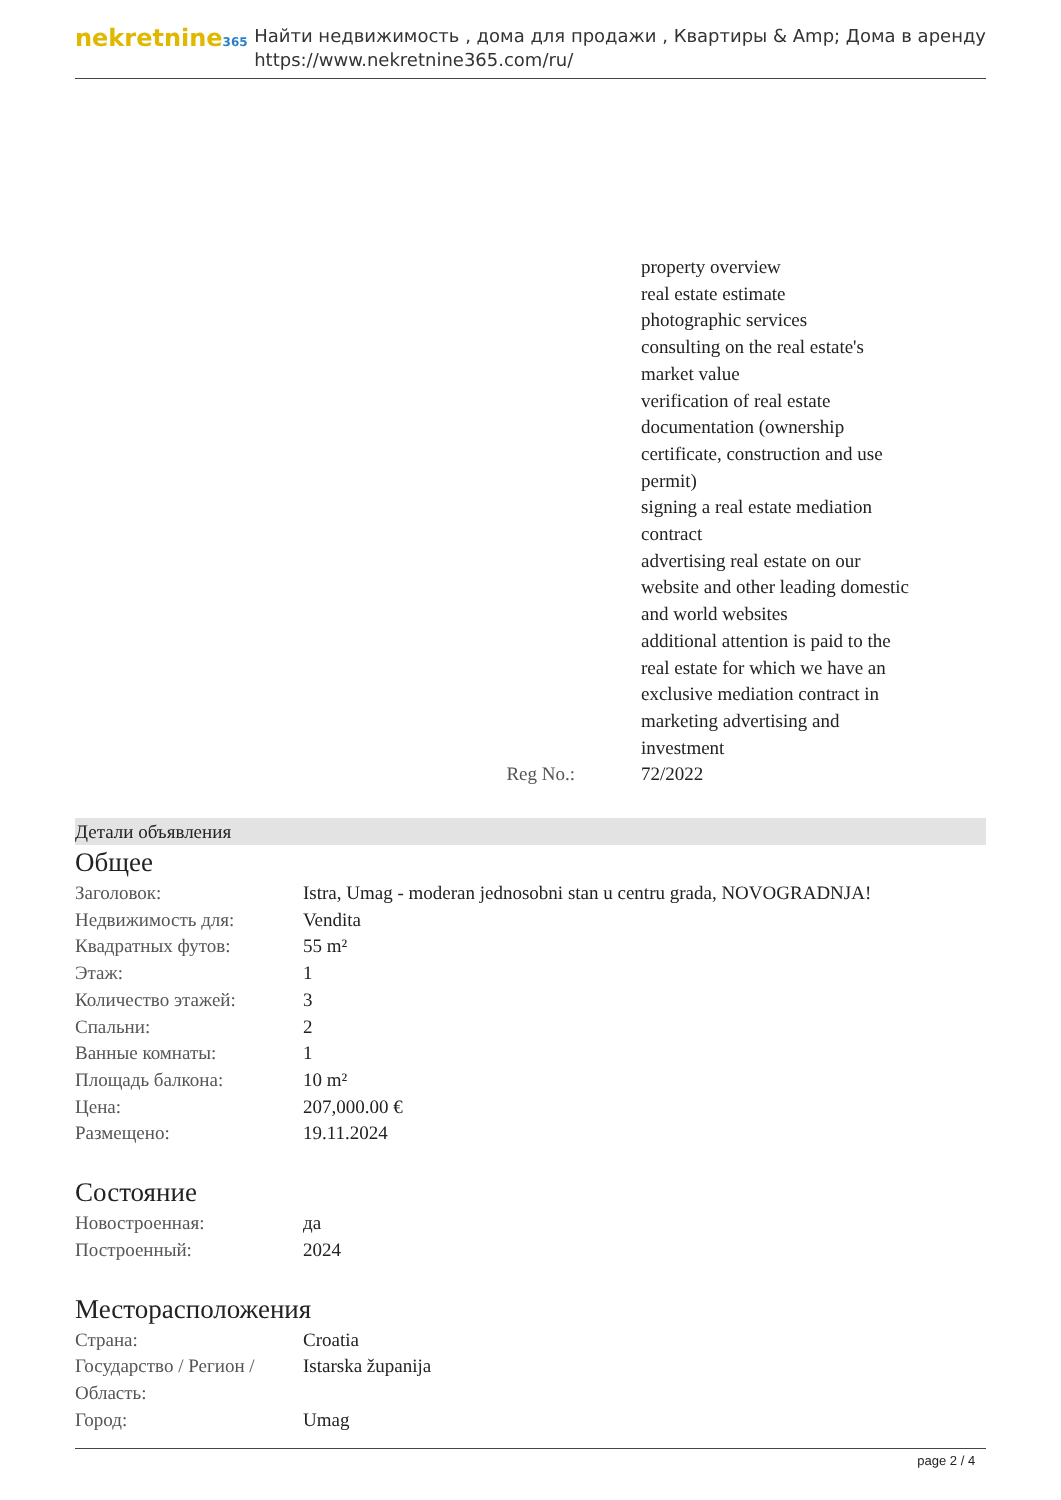nekretnine365
Найти недвижимость , дома для продажи , Квартиры & Amp; Дома в аренду
https://www.nekretnine365.com/ru/
| | property overview real estate estimate photographic services consulting on the real estate's market value verification of real estate documentation (ownership certificate, construction and use permit) signing a real estate mediation contract advertising real estate on our website and other leading domestic and world websites additional attention is paid to the real estate for which we have an exclusive mediation contract in marketing advertising and investment |
| Reg No.: | 72/2022 |
Детали объявления
Общее
| Заголовок: | Istra, Umag - moderan jednosobni stan u centru grada, NOVOGRADNJA! |
| Недвижимость для: | Vendita |
| Квадратных футов: | 55 m² |
| Этаж: | 1 |
| Количество этажей: | 3 |
| Спальни: | 2 |
| Ванные комнаты: | 1 |
| Площадь балкона: | 10 m² |
| Цена: | 207,000.00 € |
| Размещено: | 19.11.2024 |
Состояние
| Новостроенная: | да |
| Построенный: | 2024 |
Месторасположения
| Страна: | Croatia |
| Государство / Регион / Область: | Istarska županija |
| Город: | Umag |
page 2 / 4